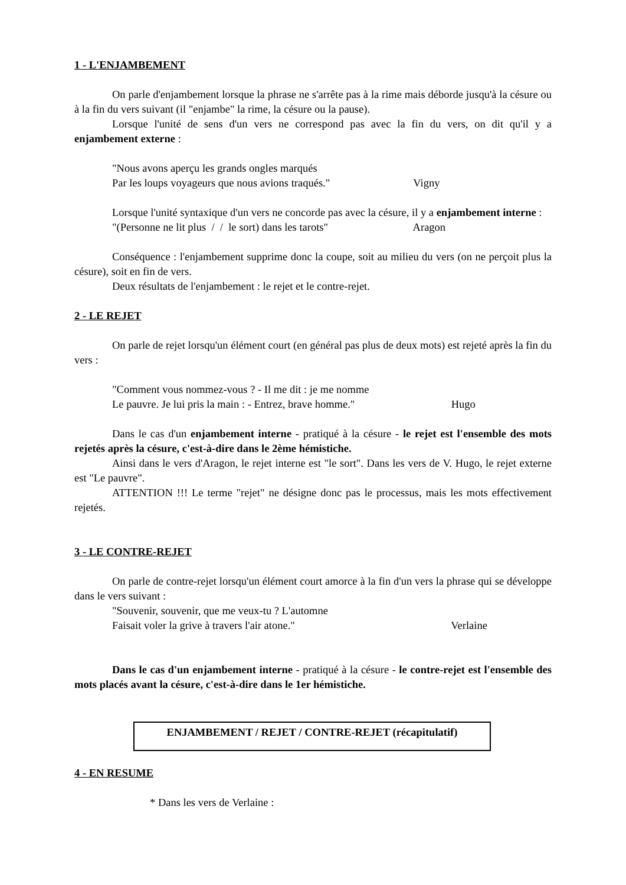1 - L'ENJAMBEMENT
On parle d'enjambement lorsque la phrase ne s'arrête pas à la rime mais déborde jusqu'à la césure ou à la fin du vers suivant (il "enjambe" la rime, la césure ou la pause).
Lorsque l'unité de sens d'un vers ne correspond pas avec la fin du vers, on dit qu'il y a enjambement externe :
"Nous avons aperçu les grands ongles marqués
Par les loups voyageurs que nous avions traqués." Vigny
Lorsque l'unité syntaxique d'un vers ne concorde pas avec la césure, il y a enjambement interne :
"(Personne ne lit plus / / le sort) dans les tarots" Aragon
Conséquence : l'enjambement supprime donc la coupe, soit au milieu du vers (on ne perçoit plus la césure), soit en fin de vers.
Deux résultats de l'enjambement : le rejet et le contre-rejet.
2 - LE REJET
On parle de rejet lorsqu'un élément court (en général pas plus de deux mots) est rejeté après la fin du vers :
"Comment vous nommez-vous ? - Il me dit : je me nomme
Le pauvre. Je lui pris la main : - Entrez, brave homme." Hugo
Dans le cas d'un enjambement interne - pratiqué à la césure - le rejet est l'ensemble des mots rejetés après la césure, c'est-à-dire dans le 2ème hémistiche.
Ainsi dans le vers d'Aragon, le rejet interne est "le sort". Dans les vers de V. Hugo, le rejet externe est "Le pauvre".
ATTENTION !!! Le terme "rejet" ne désigne donc pas le processus, mais les mots effectivement rejetés.
3 - LE CONTRE-REJET
On parle de contre-rejet lorsqu'un élément court amorce à la fin d'un vers la phrase qui se développe dans le vers suivant :
"Souvenir, souvenir, que me veux-tu ? L'automne
Faisait voler la grive à travers l'air atone." Verlaine
Dans le cas d'un enjambement interne - pratiqué à la césure - le contre-rejet est l'ensemble des mots placés avant la césure, c'est-à-dire dans le 1er hémistiche.
ENJAMBEMENT / REJET / CONTRE-REJET (récapitulatif)
4 - EN RESUME
* Dans les vers de Verlaine :